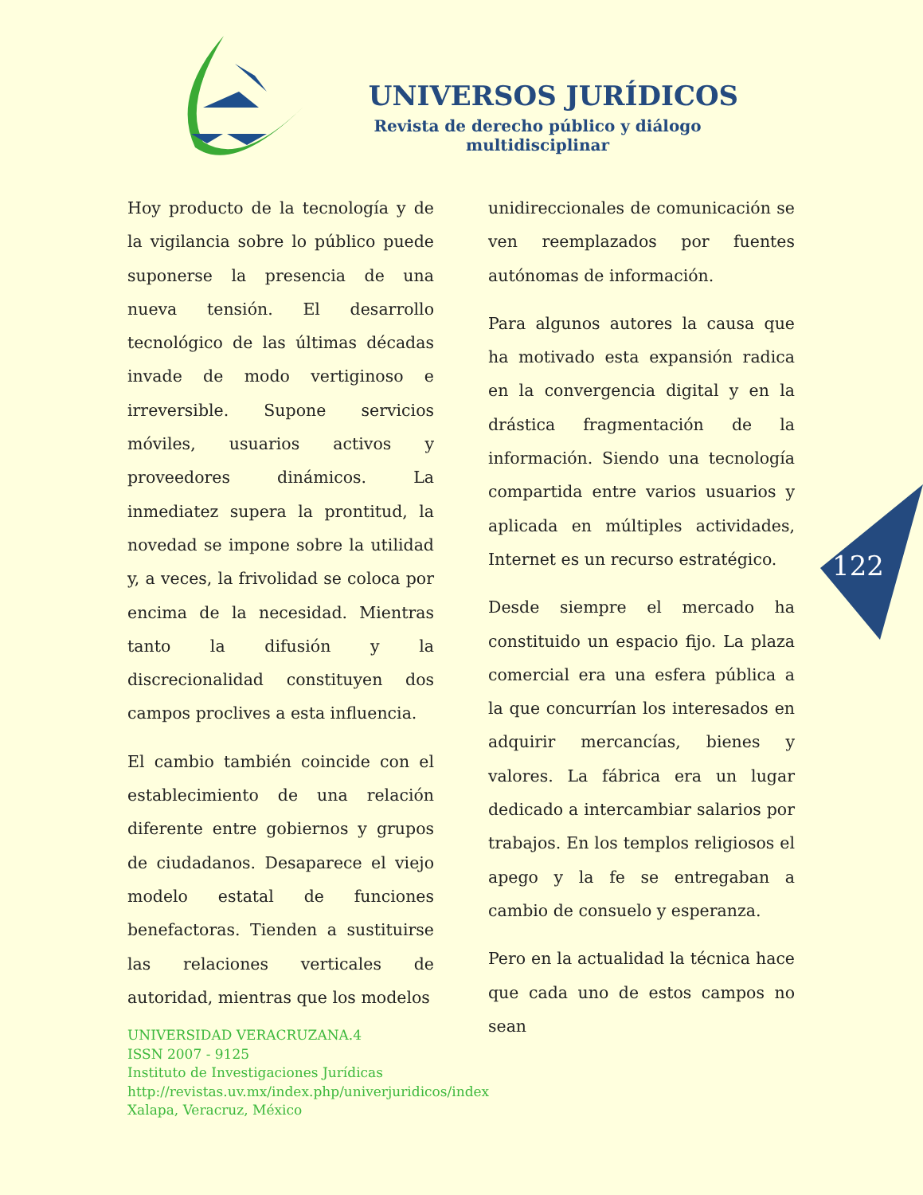UNIVERSOS JURÍDICOS
Revista de derecho público y diálogo multidisciplinar
Hoy producto de la tecnología y de la vigilancia sobre lo público puede suponerse la presencia de una nueva tensión. El desarrollo tecnológico de las últimas décadas invade de modo vertiginoso e irreversible. Supone servicios móviles, usuarios activos y proveedores dinámicos. La inmediatez supera la prontitud, la novedad se impone sobre la utilidad y, a veces, la frivolidad se coloca por encima de la necesidad. Mientras tanto la difusión y la discrecionalidad constituyen dos campos proclives a esta influencia.
El cambio también coincide con el establecimiento de una relación diferente entre gobiernos y grupos de ciudadanos. Desaparece el viejo modelo estatal de funciones benefactoras. Tienden a sustituirse las relaciones verticales de autoridad, mientras que los modelos
unidireccionales de comunicación se ven reemplazados por fuentes autónomas de información.
Para algunos autores la causa que ha motivado esta expansión radica en la convergencia digital y en la drástica fragmentación de la información. Siendo una tecnología compartida entre varios usuarios y aplicada en múltiples actividades, Internet es un recurso estratégico.
Desde siempre el mercado ha constituido un espacio fijo. La plaza comercial era una esfera pública a la que concurrían los interesados en adquirir mercancías, bienes y valores. La fábrica era un lugar dedicado a intercambiar salarios por trabajos. En los templos religiosos el apego y la fe se entregaban a cambio de consuelo y esperanza.
Pero en la actualidad la técnica hace que cada uno de estos campos no sean
122
UNIVERSIDAD VERACRUZANA.4
ISSN 2007 - 9125
Instituto de Investigaciones Jurídicas
http://revistas.uv.mx/index.php/univerjuridicos/index
Xalapa, Veracruz, México